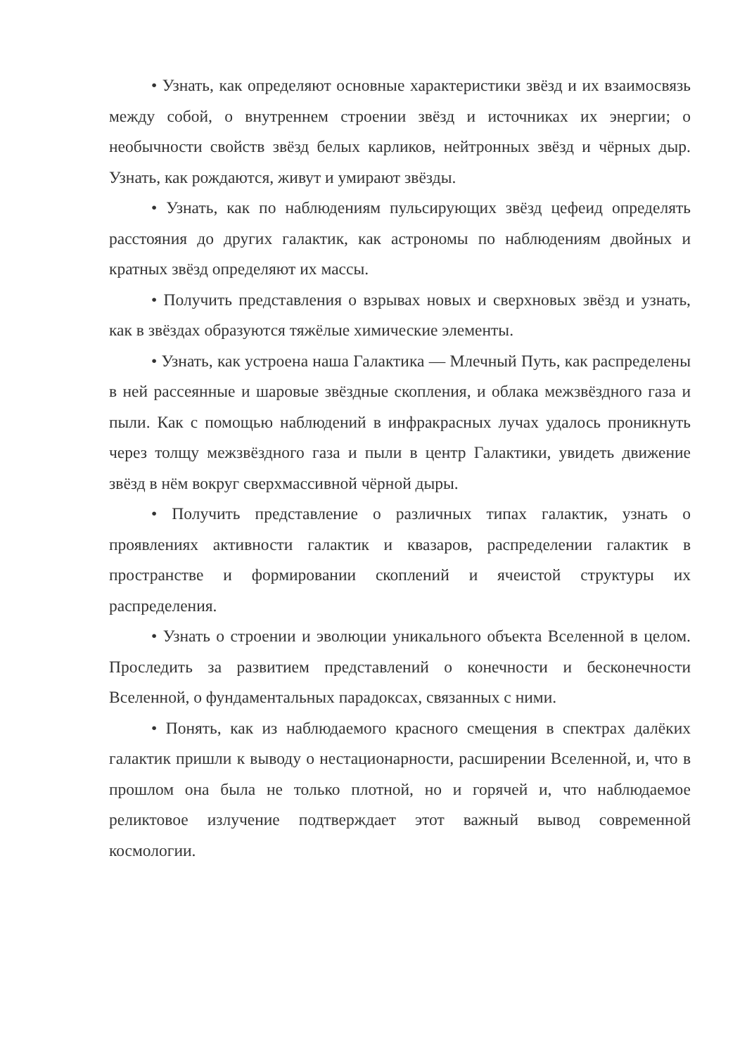• Узнать, как определяют основные характеристики звёзд и их взаимосвязь между собой, о внутреннем строении звёзд и источниках их энергии; о необычности свойств звёзд белых карликов, нейтронных звёзд и чёрных дыр. Узнать, как рождаются, живут и умирают звёзды.
• Узнать, как по наблюдениям пульсирующих звёзд цефеид определять расстояния до других галактик, как астрономы по наблюдениям двойных и кратных звёзд определяют их массы.
• Получить представления о взрывах новых и сверхновых звёзд и узнать, как в звёздах образуются тяжёлые химические элементы.
• Узнать, как устроена наша Галактика — Млечный Путь, как распределены в ней рассеянные и шаровые звёздные скопления, и облака межзвёздного газа и пыли. Как с помощью наблюдений в инфракрасных лучах удалось проникнуть через толщу межзвёздного газа и пыли в центр Галактики, увидеть движение звёзд в нём вокруг сверхмассивной чёрной дыры.
• Получить представление о различных типах галактик, узнать о проявлениях активности галактик и квазаров, распределении галактик в пространстве и формировании скоплений и ячеистой структуры их распределения.
• Узнать о строении и эволюции уникального объекта Вселенной в целом. Проследить за развитием представлений о конечности и бесконечности Вселенной, о фундаментальных парадоксах, связанных с ними.
• Понять, как из наблюдаемого красного смещения в спектрах далёких галактик пришли к выводу о нестационарности, расширении Вселенной, и, что в прошлом она была не только плотной, но и горячей и, что наблюдаемое реликтовое излучение подтверждает этот важный вывод современной космологии.